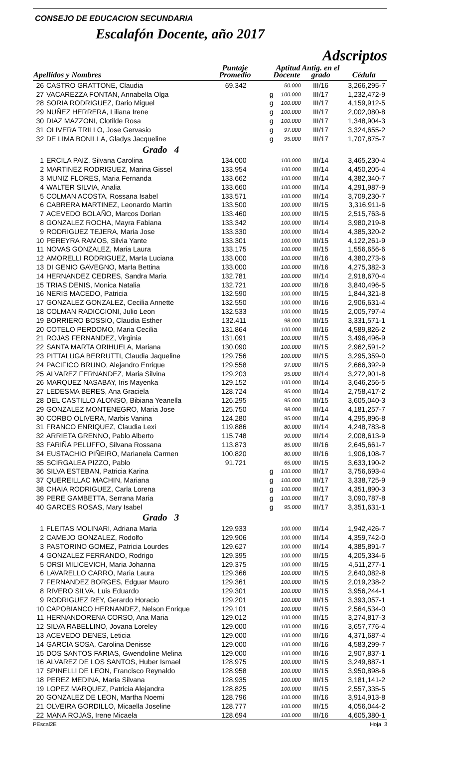CONSEJO DE EDUCACION SECUNDARIA
Escalafón Docente, año 2017
Adscriptos
| Apellidos y Nombres | | Puntaje Promedio | Aptitud Docente | | Antig. en el grado | Cédula |
| --- | --- | --- | --- | --- | --- | --- |
| 26 | CASTRO GRATTONE, Claudia | 69.342 | | 50.000 | III/16 | 3,266,295-7 |
| 27 | VACAREZZA FONTAN, Annabella Olga | | g | 100.000 | III/17 | 1,232,472-9 |
| 28 | SORIA RODRIGUEZ, Dario Miguel | | g | 100.000 | III/17 | 4,159,912-5 |
| 29 | NUÑEZ HERRERA, Liliana Irene | | g | 100.000 | III/17 | 2,002,080-8 |
| 30 | DIAZ MAZZONI, Clotilde Rosa | | g | 100.000 | III/17 | 1,348,904-3 |
| 31 | OLIVERA TRILLO, Jose Gervasio | | g | 97.000 | III/17 | 3,324,655-2 |
| 32 | DE LIMA BONILLA, Gladys Jacqueline | | g | 95.000 | III/17 | 1,707,875-7 |
| Grado 4 | | | | | | |
| 1 | ERCILA PAIZ, Silvana Carolina | 134.000 | | 100.000 | III/14 | 3,465,230-4 |
| 2 | MARTINEZ RODRIGUEZ, Marina Gissel | 133.954 | | 100.000 | III/14 | 4,450,205-4 |
| 3 | MUNIZ FLORES, Maria Fernanda | 133.662 | | 100.000 | III/14 | 4,382,340-7 |
| 4 | WALTER SILVIA, Analia | 133.660 | | 100.000 | III/14 | 4,291,987-9 |
| 5 | COLMAN ACOSTA, Rossana Isabel | 133.571 | | 100.000 | III/14 | 3,709,230-7 |
| 6 | CABRERA MARTINEZ, Leonardo Martin | 133.500 | | 100.000 | III/15 | 3,316,911-6 |
| 7 | ACEVEDO BOLAÑO, Marcos Dorian | 133.460 | | 100.000 | III/15 | 2,515,763-6 |
| 8 | GONZALEZ ROCHA, Mayra Fabiana | 133.342 | | 100.000 | III/14 | 3,980,219-8 |
| 9 | RODRIGUEZ TEJERA, Maria Jose | 133.330 | | 100.000 | III/14 | 4,385,320-2 |
| 10 | PEREYRA RAMOS, Silvia Yante | 133.301 | | 100.000 | III/15 | 4,122,261-9 |
| 11 | NOVAS GONZALEZ, Maria Laura | 133.175 | | 100.000 | III/15 | 1,556,656-6 |
| 12 | AMORELLI RODRIGUEZ, MarIa Luciana | 133.000 | | 100.000 | III/16 | 4,380,273-6 |
| 13 | DI GENIO GAVEGNO, MarIa Bettina | 133.000 | | 100.000 | III/16 | 4,275,382-3 |
| 14 | HERNANDEZ CEDRES, Sandra Maria | 132.781 | | 100.000 | III/14 | 2,918,670-4 |
| 15 | TRIAS DENIS, Monica Natalia | 132.721 | | 100.000 | III/16 | 3,840,496-5 |
| 16 | NERIS MACEDO, Patricia | 132.590 | | 100.000 | III/15 | 1,844,321-8 |
| 17 | GONZALEZ GONZALEZ, Cecilia Annette | 132.550 | | 100.000 | III/16 | 2,906,631-4 |
| 18 | COLMAN RADICCIONI, Julio Leon | 132.533 | | 100.000 | III/15 | 2,005,797-4 |
| 19 | BORRIERO BOSSIO, Claudia Esther | 132.411 | | 98.000 | III/15 | 3,331,571-1 |
| 20 | COTELO PERDOMO, Maria Cecilia | 131.864 | | 100.000 | III/16 | 4,589,826-2 |
| 21 | ROJAS FERNANDEZ, Virginia | 131.091 | | 100.000 | III/15 | 3,496,496-9 |
| 22 | SANTA MARTA ORIHUELA, Mariana | 130.090 | | 100.000 | III/15 | 2,962,591-2 |
| 23 | PITTALUGA BERRUTTI, Claudia Jaqueline | 129.756 | | 100.000 | III/15 | 3,295,359-0 |
| 24 | PACIFICO BRUNO, Alejandro Enrique | 129.558 | | 97.000 | III/15 | 2,666,392-9 |
| 25 | ALVAREZ FERNANDEZ, Maria Silvina | 129.203 | | 95.000 | III/14 | 3,272,901-8 |
| 26 | MARQUEZ NASABAY, Iris Mayenka | 129.152 | | 100.000 | III/14 | 3,646,256-5 |
| 27 | LEDESMA BERES, Ana Graciela | 128.724 | | 95.000 | III/14 | 2,758,417-2 |
| 28 | DEL CASTILLO ALONSO, Bibiana Yeanella | 126.295 | | 95.000 | III/15 | 3,605,040-3 |
| 29 | GONZALEZ MONTENEGRO, Maria Jose | 125.750 | | 98.000 | III/14 | 4,181,257-7 |
| 30 | CORBO OLIVERA, Marbis Vanina | 124.280 | | 95.000 | III/14 | 4,295,896-8 |
| 31 | FRANCO ENRIQUEZ, Claudia Lexi | 119.886 | | 80.000 | III/14 | 4,248,783-8 |
| 32 | ARRIETA GRENNO, Pablo Alberto | 115.748 | | 90.000 | III/14 | 2,008,613-9 |
| 33 | FARIÑA PELUFFO, Silvana Rossana | 113.873 | | 85.000 | III/16 | 2,645,661-7 |
| 34 | EUSTACHIO PIÑEIRO, Marianela Carmen | 100.820 | | 80.000 | III/16 | 1,906,108-7 |
| 35 | SCIRGALEA PIZZO, Pablo | 91.721 | | 65.000 | III/15 | 3,633,190-2 |
| 36 | SILVA ESTEBAN, Patricia Karina | | g | 100.000 | III/17 | 3,756,693-4 |
| 37 | QUEREILLAC MACHIN, Mariana | | g | 100.000 | III/17 | 3,338,725-9 |
| 38 | CHAIA RODRIGUEZ, Carla Lorena | | g | 100.000 | III/17 | 4,351,890-3 |
| 39 | PERE GAMBETTA, Serrana Maria | | g | 100.000 | III/17 | 3,090,787-8 |
| 40 | GARCES ROSAS, Mary Isabel | | g | 95.000 | III/17 | 3,351,631-1 |
| Grado 3 | | | | | | |
| 1 | FLEITAS MOLINARI, Adriana Maria | 129.933 | | 100.000 | III/14 | 1,942,426-7 |
| 2 | CAMEJO GONZALEZ, Rodolfo | 129.906 | | 100.000 | III/14 | 4,359,742-0 |
| 3 | PASTORINO GOMEZ, Patricia Lourdes | 129.627 | | 100.000 | III/14 | 4,385,891-7 |
| 4 | GONZALEZ FERRANDO, Rodrigo | 129.395 | | 100.000 | III/15 | 4,205,334-6 |
| 5 | ORSI MILICEVICH, Maria Johanna | 129.375 | | 100.000 | III/15 | 4,511,277-1 |
| 6 | LAVARELLO CARRO, Maria Laura | 129.366 | | 100.000 | III/15 | 2,640,082-8 |
| 7 | FERNANDEZ BORGES, Edguar Mauro | 129.361 | | 100.000 | III/15 | 2,019,238-2 |
| 8 | RIVERO SILVA, Luis Eduardo | 129.301 | | 100.000 | III/15 | 3,956,244-1 |
| 9 | RODRIGUEZ REY, Gerardo Horacio | 129.201 | | 100.000 | III/15 | 3,393,057-1 |
| 10 | CAPOBIANCO HERNANDEZ, Nelson Enrique | 129.101 | | 100.000 | III/15 | 2,564,534-0 |
| 11 | HERNANDORENA CORSO, Ana Maria | 129.012 | | 100.000 | III/15 | 3,274,817-3 |
| 12 | SILVA RABELLINO, Jovana Loreley | 129.000 | | 100.000 | III/16 | 3,657,776-4 |
| 13 | ACEVEDO DENES, Leticia | 129.000 | | 100.000 | III/16 | 4,371,687-4 |
| 14 | GARCIA SOSA, Carolina Denisse | 129.000 | | 100.000 | III/16 | 4,583,299-7 |
| 15 | DOS SANTOS FARIAS, Gwendoline Melina | 129.000 | | 100.000 | III/16 | 2,907,837-1 |
| 16 | ALVAREZ DE LOS SANTOS, Huber Ismael | 128.975 | | 100.000 | III/15 | 3,249,887-1 |
| 17 | SPINELLI DE LEON, Francisco Reynaldo | 128.958 | | 100.000 | III/15 | 3,950,898-6 |
| 18 | PEREZ MEDINA, Maria Silvana | 128.935 | | 100.000 | III/15 | 3,181,141-2 |
| 19 | LOPEZ MARQUEZ, Patricia Alejandra | 128.825 | | 100.000 | III/15 | 2,557,335-5 |
| 20 | GONZALEZ DE LEON, Martha Noemi | 128.796 | | 100.000 | III/16 | 3,914,913-8 |
| 21 | OLVEIRA GORDILLO, Micaella Joseline | 128.777 | | 100.000 | III/15 | 4,056,044-2 |
| 22 | MANA ROJAS, Irene Micaela | 128.694 | | 100.000 | III/16 | 4,605,380-1 |
PEscal2E Hoja 3